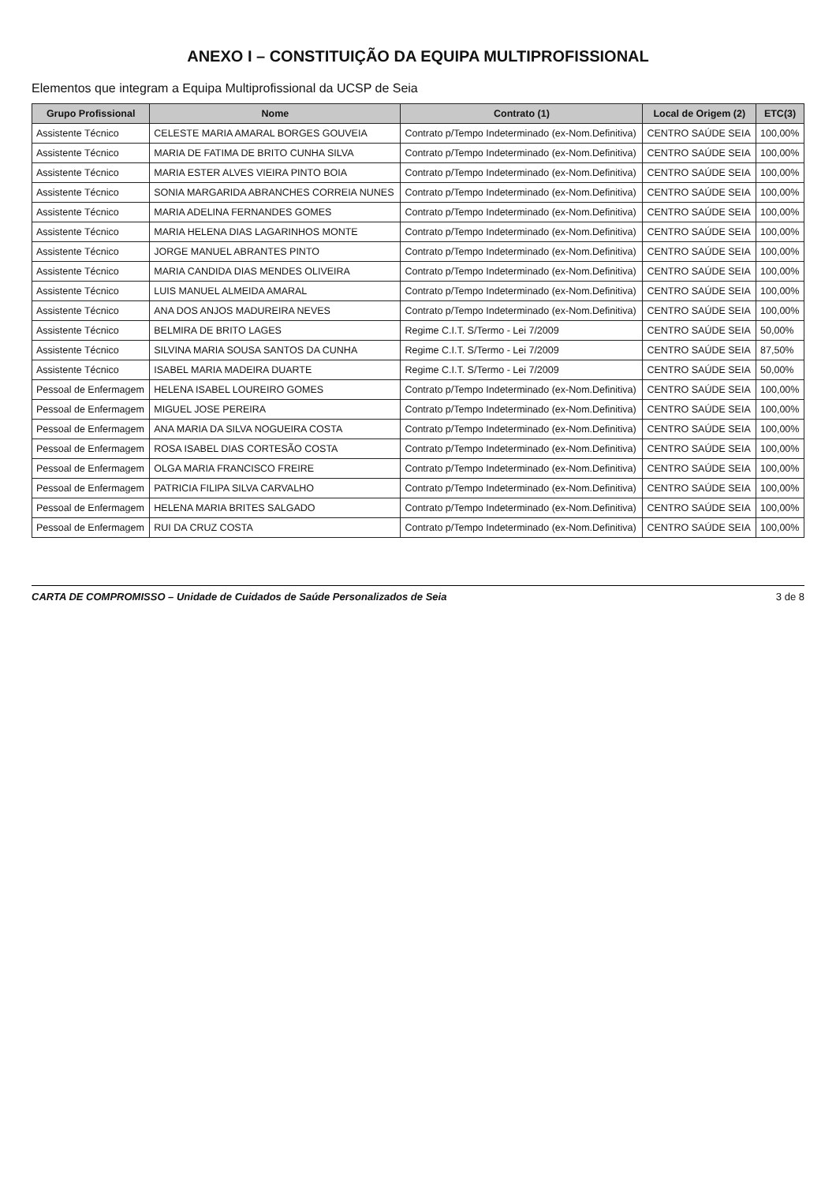ANEXO I – CONSTITUIÇÃO DA EQUIPA MULTIPROFISSIONAL
Elementos que integram a Equipa Multiprofissional da UCSP de Seia
| Grupo Profissional | Nome | Contrato (1) | Local de Origem (2) | ETC(3) |
| --- | --- | --- | --- | --- |
| Assistente Técnico | CELESTE MARIA AMARAL BORGES GOUVEIA | Contrato p/Tempo Indeterminado (ex-Nom.Definitiva) | CENTRO SAÚDE SEIA | 100,00% |
| Assistente Técnico | MARIA DE FATIMA DE BRITO CUNHA SILVA | Contrato p/Tempo Indeterminado (ex-Nom.Definitiva) | CENTRO SAÚDE SEIA | 100,00% |
| Assistente Técnico | MARIA ESTER ALVES VIEIRA PINTO BOIA | Contrato p/Tempo Indeterminado (ex-Nom.Definitiva) | CENTRO SAÚDE SEIA | 100,00% |
| Assistente Técnico | SONIA MARGARIDA ABRANCHES CORREIA NUNES | Contrato p/Tempo Indeterminado (ex-Nom.Definitiva) | CENTRO SAÚDE SEIA | 100,00% |
| Assistente Técnico | MARIA ADELINA FERNANDES GOMES | Contrato p/Tempo Indeterminado (ex-Nom.Definitiva) | CENTRO SAÚDE SEIA | 100,00% |
| Assistente Técnico | MARIA HELENA DIAS LAGARINHOS MONTE | Contrato p/Tempo Indeterminado (ex-Nom.Definitiva) | CENTRO SAÚDE SEIA | 100,00% |
| Assistente Técnico | JORGE MANUEL ABRANTES PINTO | Contrato p/Tempo Indeterminado (ex-Nom.Definitiva) | CENTRO SAÚDE SEIA | 100,00% |
| Assistente Técnico | MARIA CANDIDA DIAS MENDES OLIVEIRA | Contrato p/Tempo Indeterminado (ex-Nom.Definitiva) | CENTRO SAÚDE SEIA | 100,00% |
| Assistente Técnico | LUIS MANUEL ALMEIDA AMARAL | Contrato p/Tempo Indeterminado (ex-Nom.Definitiva) | CENTRO SAÚDE SEIA | 100,00% |
| Assistente Técnico | ANA DOS ANJOS MADUREIRA NEVES | Contrato p/Tempo Indeterminado (ex-Nom.Definitiva) | CENTRO SAÚDE SEIA | 100,00% |
| Assistente Técnico | BELMIRA DE BRITO LAGES | Regime C.I.T. S/Termo - Lei 7/2009 | CENTRO SAÚDE SEIA | 50,00% |
| Assistente Técnico | SILVINA MARIA SOUSA SANTOS DA CUNHA | Regime C.I.T. S/Termo - Lei 7/2009 | CENTRO SAÚDE SEIA | 87,50% |
| Assistente Técnico | ISABEL MARIA MADEIRA DUARTE | Regime C.I.T. S/Termo - Lei 7/2009 | CENTRO SAÚDE SEIA | 50,00% |
| Pessoal de Enfermagem | HELENA ISABEL LOUREIRO GOMES | Contrato p/Tempo Indeterminado (ex-Nom.Definitiva) | CENTRO SAÚDE SEIA | 100,00% |
| Pessoal de Enfermagem | MIGUEL JOSE PEREIRA | Contrato p/Tempo Indeterminado (ex-Nom.Definitiva) | CENTRO SAÚDE SEIA | 100,00% |
| Pessoal de Enfermagem | ANA MARIA DA SILVA NOGUEIRA COSTA | Contrato p/Tempo Indeterminado (ex-Nom.Definitiva) | CENTRO SAÚDE SEIA | 100,00% |
| Pessoal de Enfermagem | ROSA ISABEL DIAS CORTESÃO COSTA | Contrato p/Tempo Indeterminado (ex-Nom.Definitiva) | CENTRO SAÚDE SEIA | 100,00% |
| Pessoal de Enfermagem | OLGA MARIA FRANCISCO FREIRE | Contrato p/Tempo Indeterminado (ex-Nom.Definitiva) | CENTRO SAÚDE SEIA | 100,00% |
| Pessoal de Enfermagem | PATRICIA FILIPA SILVA CARVALHO | Contrato p/Tempo Indeterminado (ex-Nom.Definitiva) | CENTRO SAÚDE SEIA | 100,00% |
| Pessoal de Enfermagem | HELENA MARIA BRITES SALGADO | Contrato p/Tempo Indeterminado (ex-Nom.Definitiva) | CENTRO SAÚDE SEIA | 100,00% |
| Pessoal de Enfermagem | RUI DA CRUZ COSTA | Contrato p/Tempo Indeterminado (ex-Nom.Definitiva) | CENTRO SAÚDE SEIA | 100,00% |
CARTA DE COMPROMISSO – Unidade de Cuidados de Saúde Personalizados de Seia 3 de 8